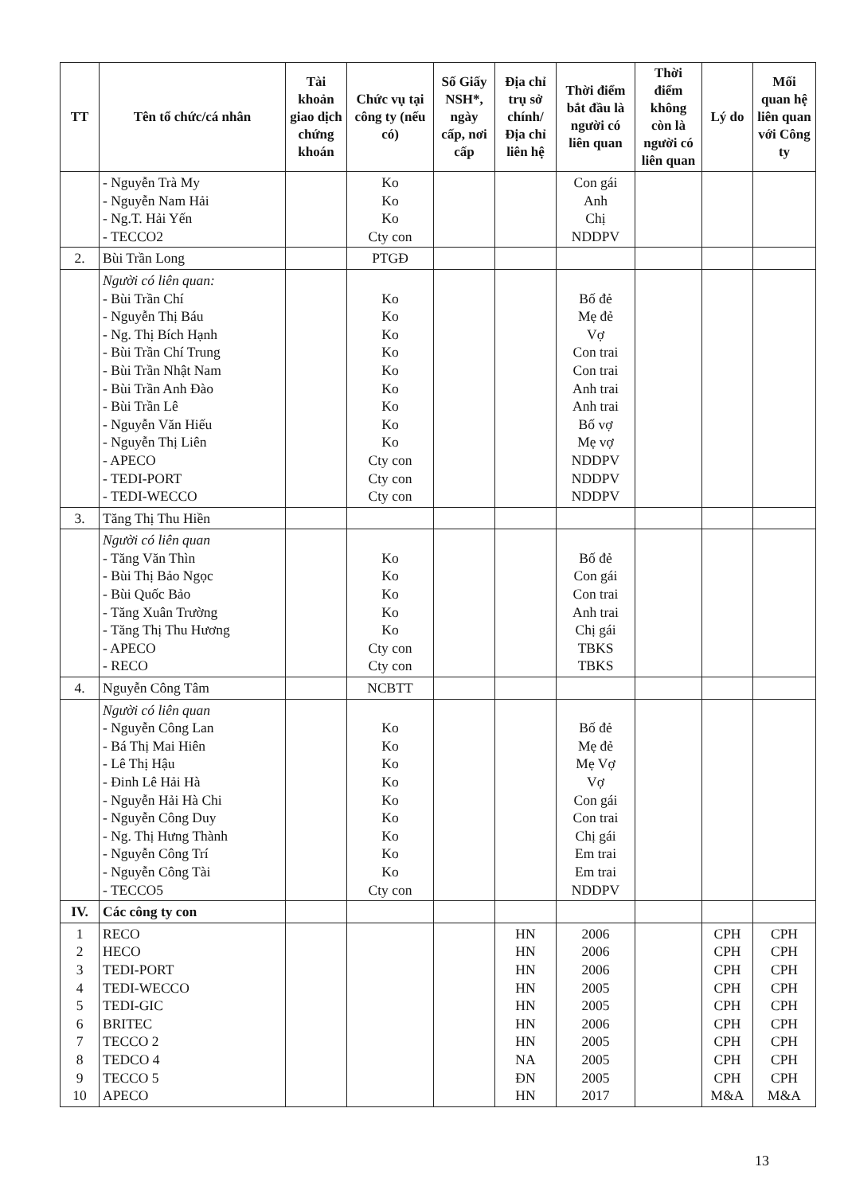| TT | Tên tổ chức/cá nhân | Tài khoản giao dịch chứng khoán | Chức vụ tại công ty (nếu có) | Số Giấy NSH*, ngày cấp, nơi cấp | Địa chỉ trụ sở chính/ Địa chỉ liên hệ | Thời điểm bắt đầu là người có liên quan | Thời điểm không còn là người có liên quan | Lý do | Mối quan hệ liên quan với Công ty |
| --- | --- | --- | --- | --- | --- | --- | --- | --- | --- |
| | - Nguyễn Trà My - Nguyễn Nam Hải - Ng.T. Hải Yến - TECCO2 | | Ko Ko Ko Cty con | | | Con gái Anh Chị NDDPV | | | |
| 2. | Bùi Trần Long | | PTGĐ | | | | | | |
| | Người có liên quan: - Bùi Trần Chí - Nguyễn Thị Báu - Ng. Thị Bích Hạnh - Bùi Trần Chí Trung - Bùi Trần Nhật Nam - Bùi Trần Anh Đào - Bùi Trần Lê - Nguyễn Văn Hiếu - Nguyễn Thị Liên - APECO - TEDI-PORT - TEDI-WECCO | | Ko Ko Ko Ko Ko Ko Ko Ko Ko Cty con Cty con Cty con | | | Bố đẻ Mẹ đẻ Vợ Con trai Con trai Anh trai Anh trai Bố vợ Mẹ vợ NDDPV NDDPV NDDPV | | | |
| 3. | Tăng Thị Thu Hiền | | | | | | | | |
| | Người có liên quan - Tăng Văn Thìn - Bùi Thị Bảo Ngọc - Bùi Quốc Bảo - Tăng Xuân Trường - Tăng Thị Thu Hương - APECO - RECO | | Ko Ko Ko Ko Ko Cty con Cty con | | | Bố đẻ Con gái Con trai Anh trai Chị gái TBKS TBKS | | | |
| 4. | Nguyễn Công Tâm | | NCBTT | | | | | | |
| | Người có liên quan - Nguyễn Công Lan - Bá Thị Mai Hiên - Lê Thị Hậu - Đinh Lê Hải Hà - Nguyễn Hải Hà Chi - Nguyễn Công Duy - Ng. Thị Hưng Thành - Nguyễn Công Trí - Nguyễn Công Tài - TECCO5 | | Ko Ko Ko Ko Ko Ko Ko Ko Ko Cty con | | | Bố đẻ Mẹ đẻ Mẹ Vợ Vợ Con gái Con trai Chị gái Em trai Em trai NDDPV | | | |
| IV. | Các công ty con | | | | | | | | |
| 1 2 3 4 5 6 7 8 9 10 | RECO HECO TEDI-PORT TEDI-WECCO TEDI-GIC BRITEC TECCO 2 TEDCO 4 TECCO 5 APECO | | | | HN HN HN HN HN HN HN NA ĐN HN | 2006 2006 2006 2005 2005 2006 2005 2005 2005 2017 | | CPH CPH CPH CPH CPH CPH CPH CPH CPH M&A | CPH CPH CPH CPH CPH CPH CPH CPH CPH M&A |
13